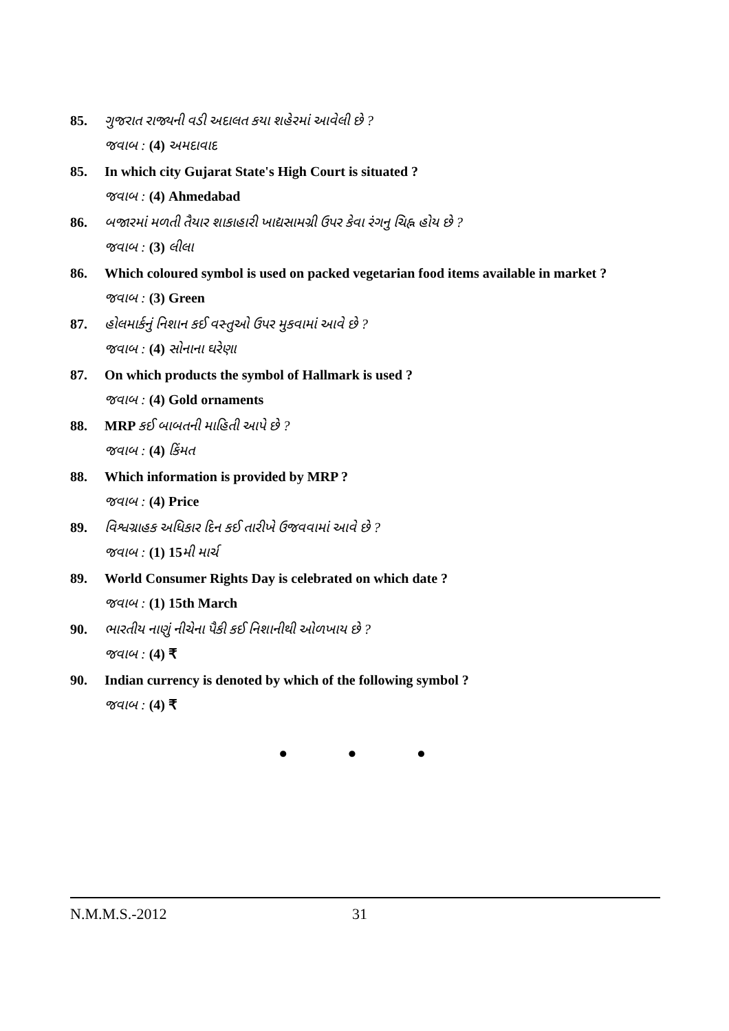85. ગુજરાત રાજ્યની વડી અદાલત કયા શહેરમાં આવેલી છે ?
જવાબ : (4) અમદાવાદ
85. In which city Gujarat State's High Court is situated ?
જવાબ : (4) Ahmedabad
86. બજારમાં મળતી તૈયાર શાકાહારી ખાદ્યસામગ્રી ઉપર કેવા રંગનુ ચિહ્ન હોય છે ?
જવાબ : (3) લીલા
86. Which coloured symbol is used on packed vegetarian food items available in market ?
જવાબ : (3) Green
87. હોલમાર્કનું નિશાન કઈ વસ્તુઓ ઉપર મુકવામાં આવે છે ?
જવાબ : (4) સોનાના ઘરેણા
87. On which products the symbol of Hallmark is used ?
જવાબ : (4) Gold ornaments
88. MRP કઈ બાબતની માહિતી આપે છે ?
જવાબ : (4) કિંમત
88. Which information is provided by MRP ?
જવાબ : (4) Price
89. વિશ્વગ્રાહક અધિકાર દિન કઈ તારીખે ઉજવવામાં આવે છે ?
જવાબ : (1) 15મી માર્ચ
89. World Consumer Rights Day is celebrated on which date ?
જવાબ : (1) 15th March
90. ભારતીય નાણું નીચેના પૈકી કઈ નિશાનીથી ઓળખાય છે ?
જવાબ : (4) ₹
90. Indian currency is denoted by which of the following symbol ?
જવાબ : (4) ₹
• • •
N.M.M.S.-2012 31